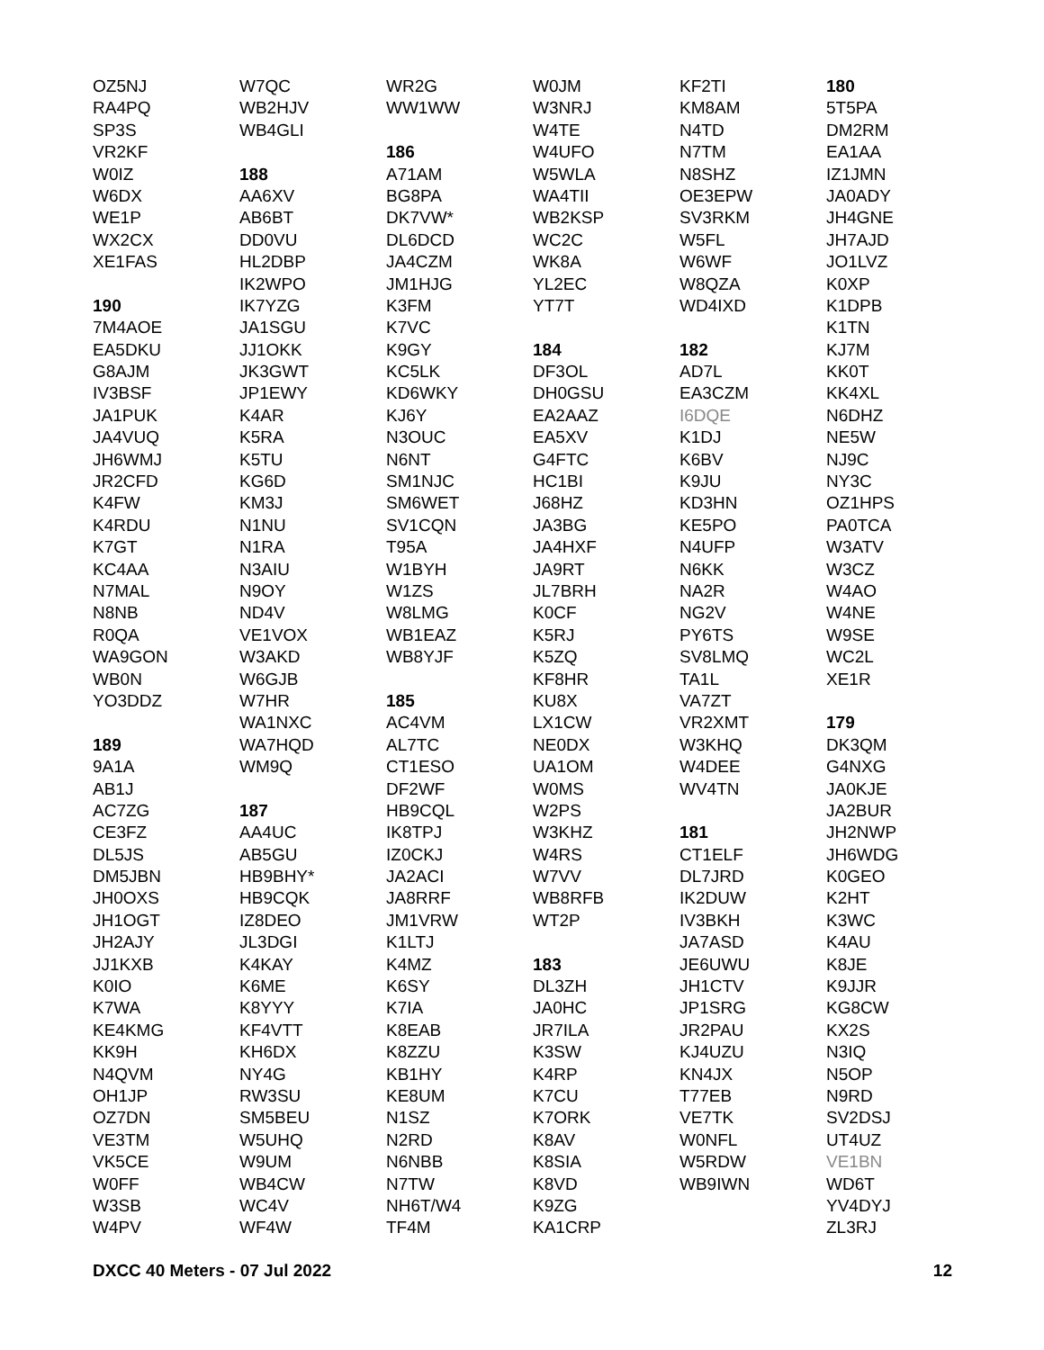OZ5NJ
RA4PQ
SP3S
VR2KF
W0IZ
W6DX
WE1P
WX2CX
XE1FAS
190
7M4AOE
EA5DKU
G8AJM
IV3BSF
JA1PUK
JA4VUQ
JH6WMJ
JR2CFD
K4FW
K4RDU
K7GT
KC4AA
N7MAL
N8NB
R0QA
WA9GON
WB0N
YO3DDZ
189
9A1A
AB1J
AC7ZG
CE3FZ
DL5JS
DM5JBN
JH0OXS
JH1OGT
JH2AJY
JJ1KXB
K0IO
K7WA
KE4KMG
KK9H
N4QVM
OH1JP
OZ7DN
VE3TM
VK5CE
W0FF
W3SB
W4PV
W7QC
WB2HJV
WB4GLI
188
AA6XV
AB6BT
DD0VU
HL2DBP
IK2WPO
IK7YZG
JA1SGU
JJ1OKK
JK3GWT
JP1EWY
K4AR
K5RA
K5TU
KG6D
KM3J
N1NU
N1RA
N3AIU
N9OY
ND4V
VE1VOX
W3AKD
W6GJB
W7HR
WA1NXC
WA7HQD
WM9Q
187
AA4UC
AB5GU
HB9BHY*
HB9CQK
IZ8DEO
JL3DGI
K4KAY
K6ME
K8YYY
KF4VTT
KH6DX
NY4G
RW3SU
SM5BEU
W5UHQ
W9UM
WB4CW
WC4V
WF4W
WR2G
WW1WW
186
A71AM
BG8PA
DK7VW*
DL6DCD
JA4CZM
JM1HJG
K3FM
K7VC
K9GY
KC5LK
KD6WKY
KJ6Y
N3OUC
N6NT
SM1NJC
SM6WET
SV1CQN
T95A
W1BYH
W1ZS
W8LMG
WB1EAZ
WB8YJF
185
AC4VM
AL7TC
CT1ESO
DF2WF
HB9CQL
IK8TPJ
IZ0CKJ
JA2ACI
JA8RRF
JM1VRW
K1LTJ
K4MZ
K6SY
K7IA
K8EAB
K8ZZU
KB1HY
KE8UM
N1SZ
N2RD
N6NBB
N7TW
NH6T/W4
TF4M
W0JM
W3NRJ
W4TE
W4UFO
W5WLA
WA4TII
WB2KSP
WC2C
WK8A
YL2EC
YT7T
184
DF3OL
DH0GSU
EA2AAZ
EA5XV
G4FTC
HC1BI
J68HZ
JA3BG
JA4HXF
JA9RT
JL7BRH
K0CF
K5RJ
K5ZQ
KF8HR
KU8X
LX1CW
NE0DX
UA1OM
W0MS
W2PS
W3KHZ
W4RS
W7VV
WB8RFB
WT2P
183
DL3ZH
JA0HC
JR7ILA
K3SW
K4RP
K7CU
K7ORK
K8AV
K8SIA
K8VD
K9ZG
KA1CRP
KF2TI
KM8AM
N4TD
N7TM
N8SHZ
OE3EPW
SV3RKM
W5FL
W6WF
W8QZA
WD4IXD
182
AD7L
EA3CZM
I6DQE
K1DJ
K6BV
K9JU
KD3HN
KE5PO
N4UFP
N6KK
NA2R
NG2V
PY6TS
SV8LMQ
TA1L
VA7ZT
VR2XMT
W3KHQ
W4DEE
WV4TN
181
CT1ELF
DL7JRD
IK2DUW
IV3BKH
JA7ASD
JE6UWU
JH1CTV
JP1SRG
JR2PAU
KJ4UZU
KN4JX
T77EB
VE7TK
W0NFL
W5RDW
WB9IWN
180
5T5PA
DM2RM
EA1AA
IZ1JMN
JA0ADY
JH4GNE
JH7AJD
JO1LVZ
K0XP
K1DPB
K1TN
KJ7M
KK0T
KK4XL
N6DHZ
NE5W
NJ9C
NY3C
OZ1HPS
PA0TCA
W3ATV
W3CZ
W4AO
W4NE
W9SE
WC2L
XE1R
179
DK3QM
G4NXG
JA0KJE
JA2BUR
JH2NWP
JH6WDG
K0GEO
K2HT
K3WC
K4AU
K8JE
K9JJR
KG8CW
KX2S
N3IQ
N5OP
N9RD
SV2DSJ
UT4UZ
VE1BN
WD6T
YV4DYJ
ZL3RJ
DXCC 40 Meters - 07 Jul 2022 12